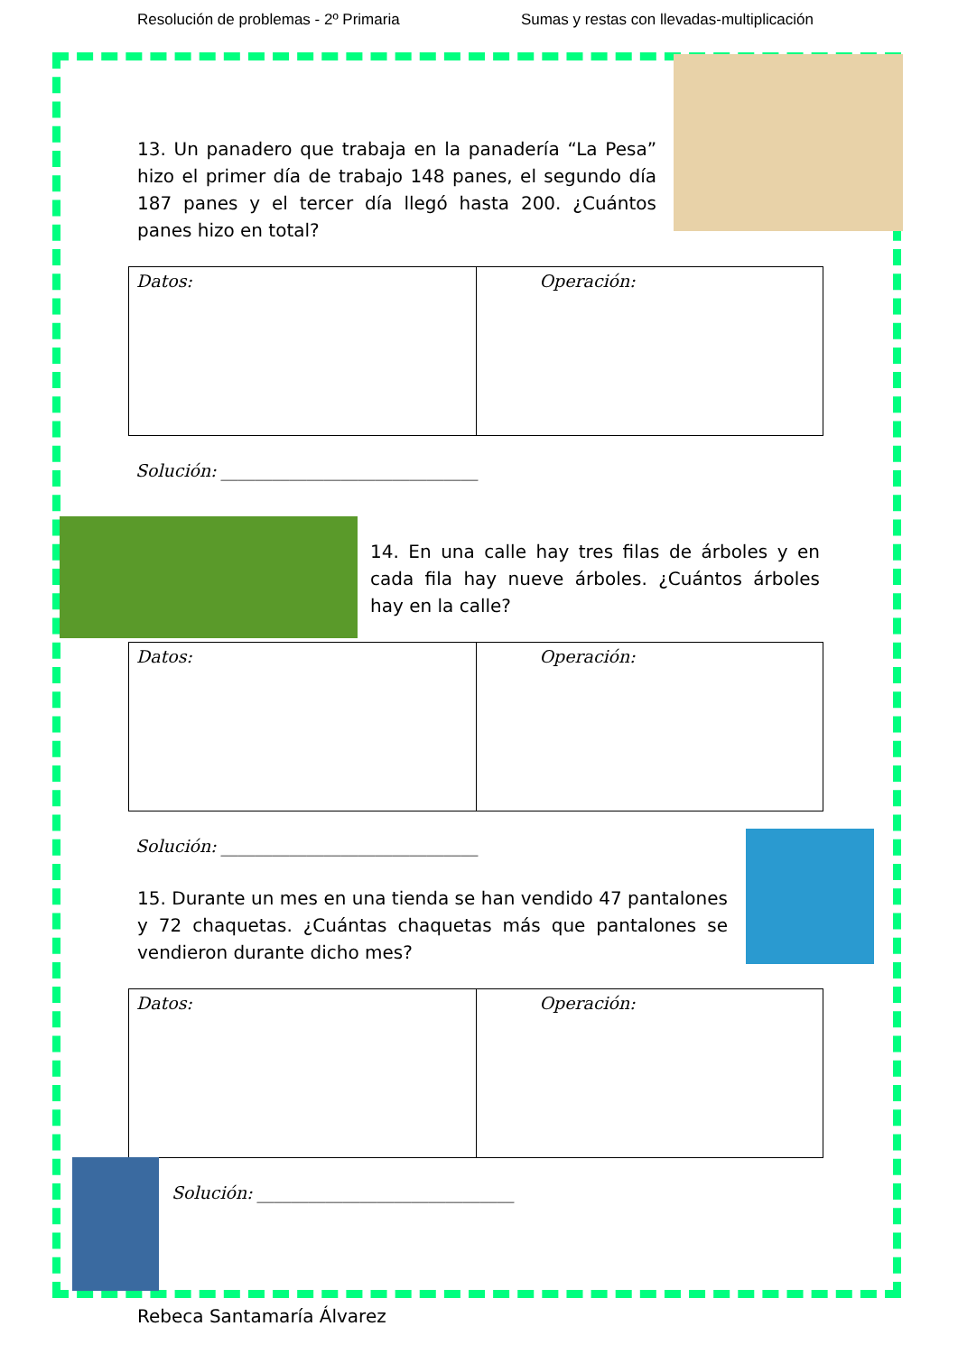Resolución de problemas - 2º Primaria Sumas y restas con llevadas-multiplicación
13. Un panadero que trabaja en la panadería “La Pesa” hizo el primer día de trabajo 148 panes, el segundo día 187 panes y el tercer día llegó hasta 200. ¿Cuántos panes hizo en total?
| Datos: | Operación: |
Solución: ______________________________
14. En una calle hay tres filas de árboles y en cada fila hay nueve árboles. ¿Cuántos árboles hay en la calle?
| Datos: | Operación: |
Solución: ______________________________
15. Durante un mes en una tienda se han vendido 47 pantalones y 72 chaquetas. ¿Cuántas chaquetas más que pantalones se vendieron durante dicho mes?
| Datos: | Operación: |
Solución: ______________________________
Rebeca Santamaría Álvarez